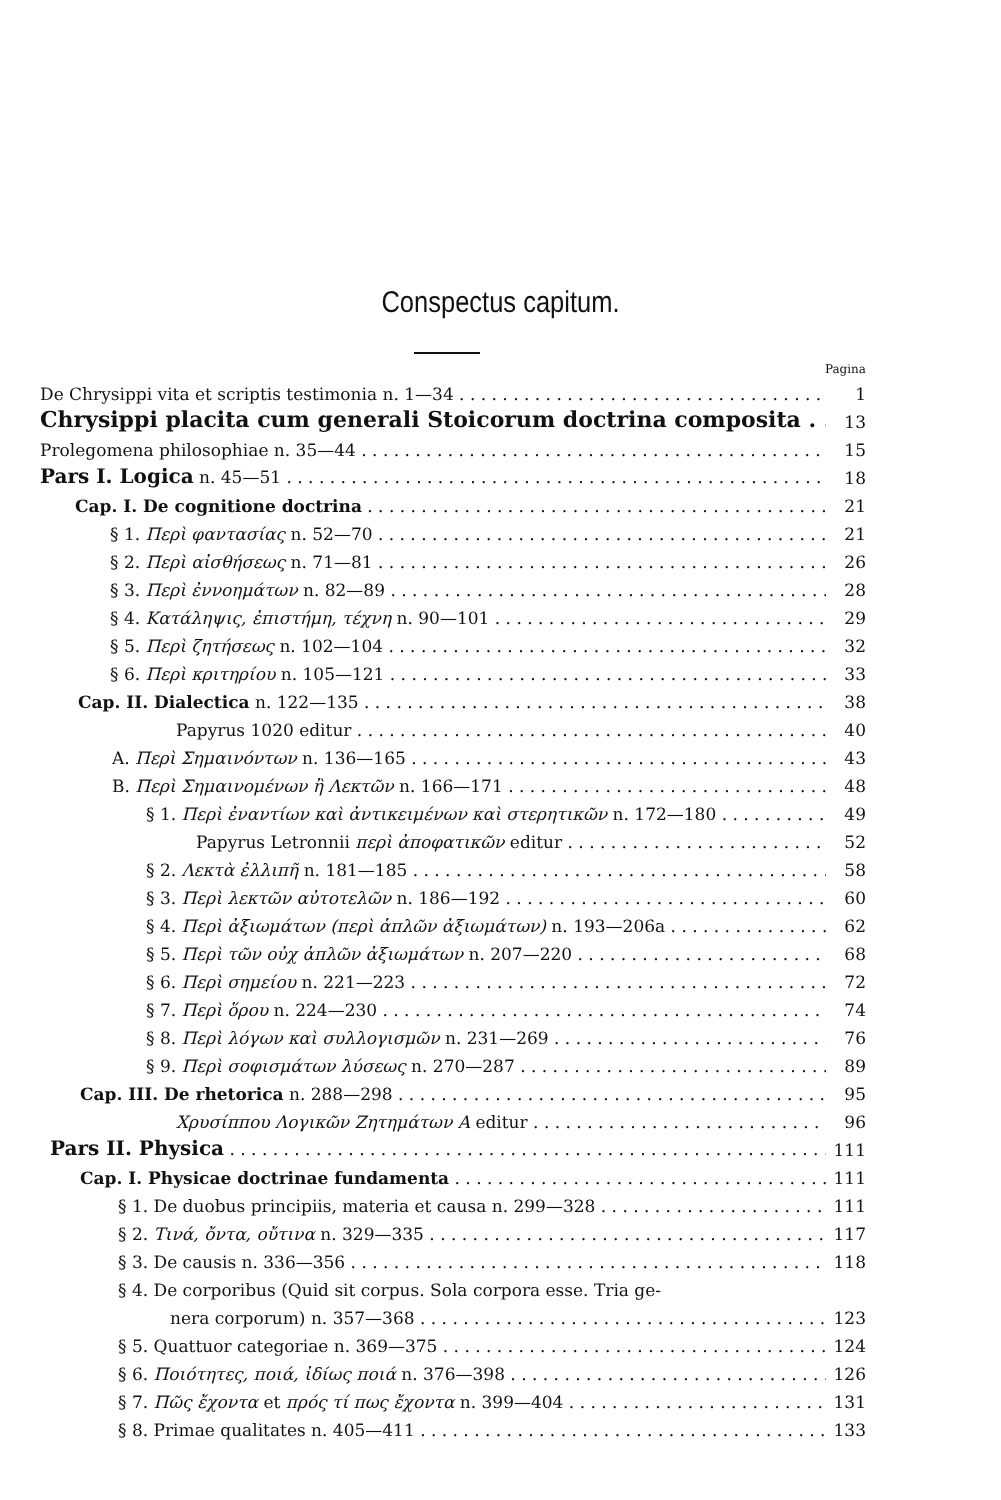Conspectus capitum.
Pagina
De Chrysippi vita et scriptis testimonia n. 1—34 1
Chrysippi placita cum generali Stoicorum doctrina composita 13
Prolegomena philosophiae n. 35—44 15
Pars I. Logica n. 45—51 18
Cap. I. De cognitione doctrina 21
§ 1. Περὶ φαντασίας n. 52—70 21
§ 2. Περὶ αἰσθήσεως n. 71—81 26
§ 3. Περὶ ἐννοημάτων n. 82—89 28
§ 4. Κατάληψις, ἐπιστήμη, τέχνη n. 90—101 29
§ 5. Περὶ ζητήσεως n. 102—104 32
§ 6. Περὶ κριτηρίου n. 105—121 33
Cap. II. Dialectica n. 122—135 38
Papyrus 1020 editur 40
A. Περὶ Σημαινόντων n. 136—165 43
B. Περὶ Σημαινομένων ἢ Λεκτῶν n. 166—171 48
§ 1. Περὶ ἐναντίων καὶ ἀντικειμένων καὶ στερητικῶν n. 172—180 49
Papyrus Letronnii περὶ ἀποφατικῶν editur 52
§ 2. Λεκτὰ ἐλλιπῆ n. 181—185 58
§ 3. Περὶ λεκτῶν αὐτοτελῶν n. 186—192 60
§ 4. Περὶ ἀξιωμάτων (περὶ ἁπλῶν ἀξιωμάτων) n. 193—206a 62
§ 5. Περὶ τῶν οὐχ ἁπλῶν ἀξιωμάτων n. 207—220 68
§ 6. Περὶ σημείου n. 221—223 72
§ 7. Περὶ ὅρου n. 224—230 74
§ 8. Περὶ λόγων καὶ συλλογισμῶν n. 231—269 76
§ 9. Περὶ σοφισμάτων λύσεως n. 270—287 89
Cap. III. De rhetorica n. 288—298 95
Χρυσίππου Λογικῶν Ζητημάτων Α editur 96
Pars II. Physica 111
Cap. I. Physicae doctrinae fundamenta 111
§ 1. De duobus principiis, materia et causa n. 299—328 111
§ 2. Τινά, ὄντα, οὔτινα n. 329—335 117
§ 3. De causis n. 336—356 118
§ 4. De corporibus (Quid sit corpus. Sola corpora esse. Tria ge-
nera corporum) n. 357—368 123
§ 5. Quattuor categoriae n. 369—375 124
§ 6. Ποιότητες, ποιά, ἰδίως ποιά n. 376—398 126
§ 7. Πῶς ἔχοντα et πρός τί πως ἔχοντα n. 399—404 131
§ 8. Primae qualitates n. 405—411 133